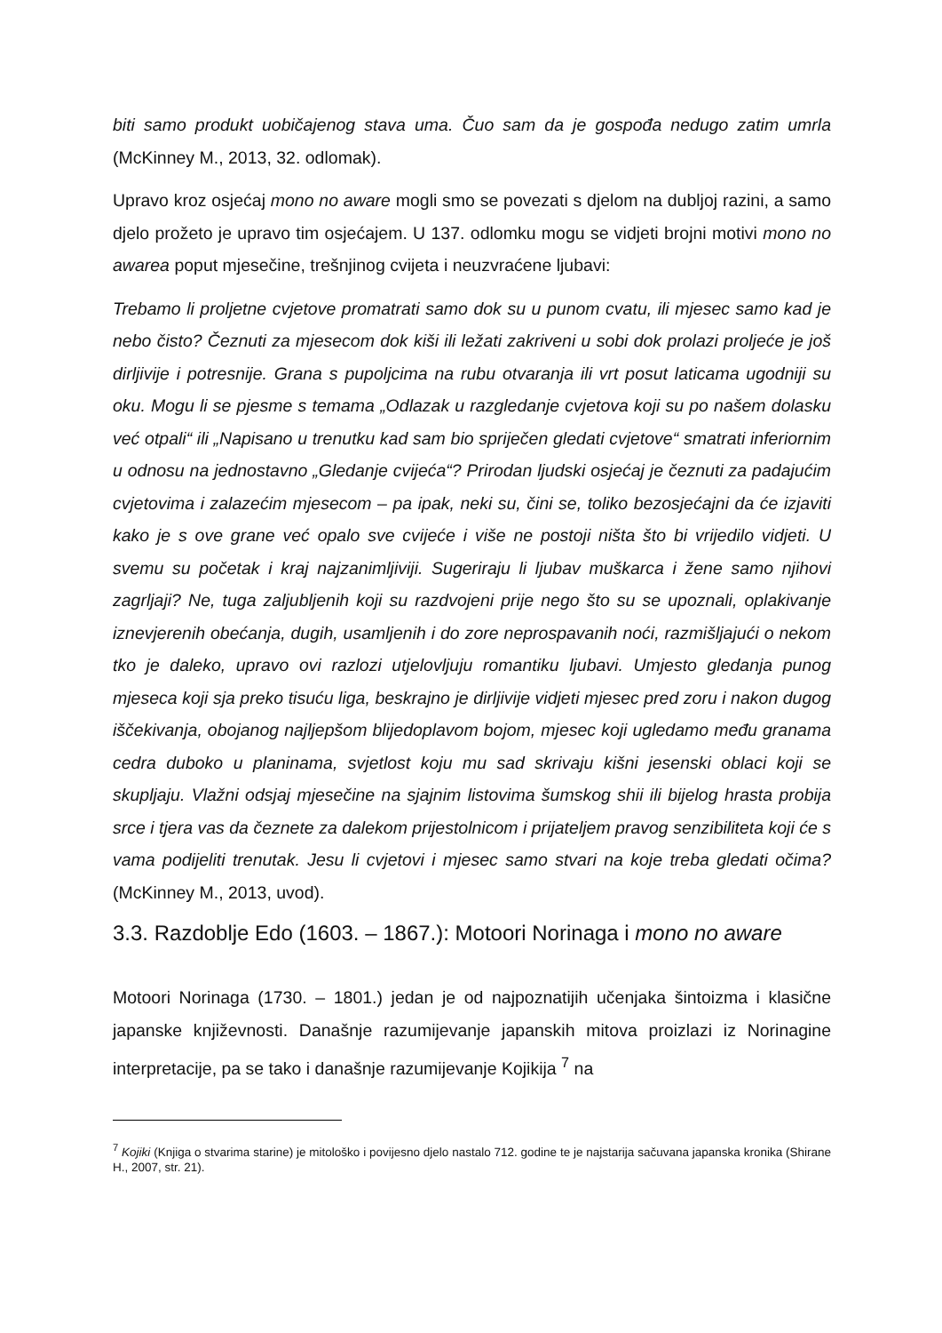biti samo produkt uobičajenog stava uma. Čuo sam da je gospođa nedugo zatim umrla (McKinney M., 2013, 32. odlomak).
Upravo kroz osjećaj mono no aware mogli smo se povezati s djelom na dubljoj razini, a samo djelo prožeto je upravo tim osjećajem. U 137. odlomku mogu se vidjeti brojni motivi mono no awarea poput mjesečine, trešnjinog cvijeta i neuzvraćene ljubavi:
Trebamo li proljetne cvjetove promatrati samo dok su u punom cvatu, ili mjesec samo kad je nebo čisto? Čeznuti za mjesecom dok kiši ili ležati zakriveni u sobi dok prolazi proljeće je još dirljivije i potresnije. Grana s pupoljcima na rubu otvaranja ili vrt posut laticama ugodniji su oku. Mogu li se pjesme s temama „Odlazak u razgledanje cvjetova koji su po našem dolasku već otpali“ ili „Napisano u trenutku kad sam bio spriječen gledati cvjetove“ smatrati inferiornim u odnosu na jednostavno „Gledanje cvijeća“? Prirodan ljudski osjećaj je čeznuti za padajućim cvjetovima i zalazećim mjesecom – pa ipak, neki su, čini se, toliko bezosjećajni da će izjaviti kako je s ove grane već opalo sve cvijeće i više ne postoji ništa što bi vrijedilo vidjeti. U svemu su početak i kraj najzanimljiviji. Sugeriraju li ljubav muškarca i žene samo njihovi zagrljaji? Ne, tuga zaljubljenih koji su razdvojeni prije nego što su se upoznali, oplakivanje iznevjerenih obećanja, dugih, usamljenih i do zore neprospavanih noći, razmišljajući o nekom tko je daleko, upravo ovi razlozi utjelovljuju romantiku ljubavi. Umjesto gledanja punog mjeseca koji sja preko tisuću liga, beskrajno je dirljivije vidjeti mjesec pred zoru i nakon dugog iščekivanja, obojanog najljepšom blijedoplavom bojom, mjesec koji ugledamo među granama cedra duboko u planinama, svjetlost koju mu sad skrivaju kišni jesenski oblaci koji se skupljaju. Vlažni odsjaj mjesečine na sjajnim listovima šumskog shii ili bijelog hrasta probija srce i tjera vas da čeznete za dalekom prijestolnicom i prijateljem pravog senzibiliteta koji će s vama podijeliti trenutak. Jesu li cvjetovi i mjesec samo stvari na koje treba gledati očima? (McKinney M., 2013, uvod).
3.3. Razdoblje Edo (1603. – 1867.): Motoori Norinaga i mono no aware
Motoori Norinaga (1730. – 1801.) jedan je od najpoznatijih učenjaka šintoizma i klasične japanske književnosti. Današnje razumijevanje japanskih mitova proizlazi iz Norinagine interpretacije, pa se tako i današnje razumijevanje Kojikija <sup>7</sup> na
<sup>7</sup> Kojiki (Knjiga o stvarima starine) je mitološko i povijesno djelo nastalo 712. godine te je najstarija sačuvana japanska kronika (Shirane H., 2007, str. 21).